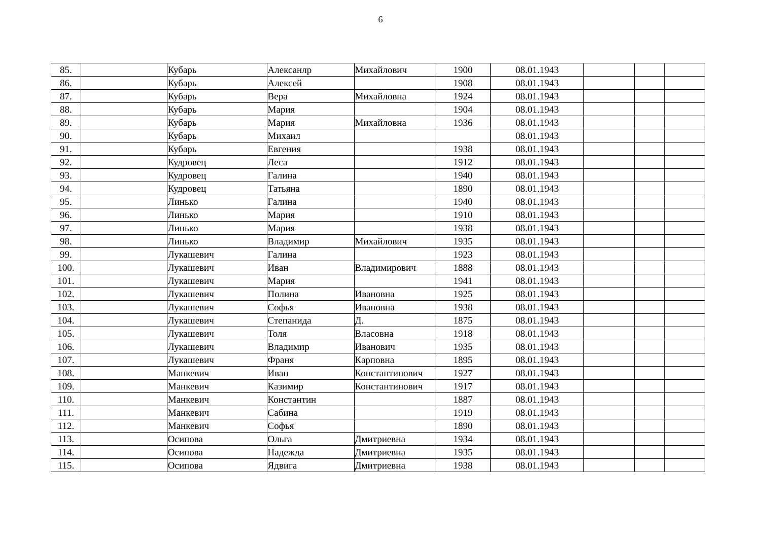6
| 85. | | Кубарь | Алексанлр | Михайлович | 1900 | 08.01.1943 | | | |
| 86. | | Кубарь | Алексей | | 1908 | 08.01.1943 | | | |
| 87. | | Кубарь | Вера | Михайловна | 1924 | 08.01.1943 | | | |
| 88. | | Кубарь | Мария | | 1904 | 08.01.1943 | | | |
| 89. | | Кубарь | Мария | Михайловна | 1936 | 08.01.1943 | | | |
| 90. | | Кубарь | Михаил | | | 08.01.1943 | | | |
| 91. | | Кубарь | Евгения | | 1938 | 08.01.1943 | | | |
| 92. | | Кудровец | Леса | | 1912 | 08.01.1943 | | | |
| 93. | | Кудровец | Галина | | 1940 | 08.01.1943 | | | |
| 94. | | Кудровец | Татьяна | | 1890 | 08.01.1943 | | | |
| 95. | | Линько | Галина | | 1940 | 08.01.1943 | | | |
| 96. | | Линько | Мария | | 1910 | 08.01.1943 | | | |
| 97. | | Линько | Мария | | 1938 | 08.01.1943 | | | |
| 98. | | Линько | Владимир | Михайлович | 1935 | 08.01.1943 | | | |
| 99. | | Лукашевич | Галина | | 1923 | 08.01.1943 | | | |
| 100. | | Лукашевич | Иван | Владимирович | 1888 | 08.01.1943 | | | |
| 101. | | Лукашевич | Мария | | 1941 | 08.01.1943 | | | |
| 102. | | Лукашевич | Полина | Ивановна | 1925 | 08.01.1943 | | | |
| 103. | | Лукашевич | Софья | Ивановна | 1938 | 08.01.1943 | | | |
| 104. | | Лукашевич | Степанида | Д. | 1875 | 08.01.1943 | | | |
| 105. | | Лукашевич | Толя | Власовна | 1918 | 08.01.1943 | | | |
| 106. | | Лукашевич | Владимир | Иванович | 1935 | 08.01.1943 | | | |
| 107. | | Лукашевич | Франя | Карповна | 1895 | 08.01.1943 | | | |
| 108. | | Манкевич | Иван | Константинович | 1927 | 08.01.1943 | | | |
| 109. | | Манкевич | Казимир | Константинович | 1917 | 08.01.1943 | | | |
| 110. | | Манкевич | Константин | | 1887 | 08.01.1943 | | | |
| 111. | | Манкевич | Сабина | | 1919 | 08.01.1943 | | | |
| 112. | | Манкевич | Софья | | 1890 | 08.01.1943 | | | |
| 113. | | Осипова | Ольга | Дмитриевна | 1934 | 08.01.1943 | | | |
| 114. | | Осипова | Надежда | Дмитриевна | 1935 | 08.01.1943 | | | |
| 115. | | Осипова | Ядвига | Дмитриевна | 1938 | 08.01.1943 | | | |